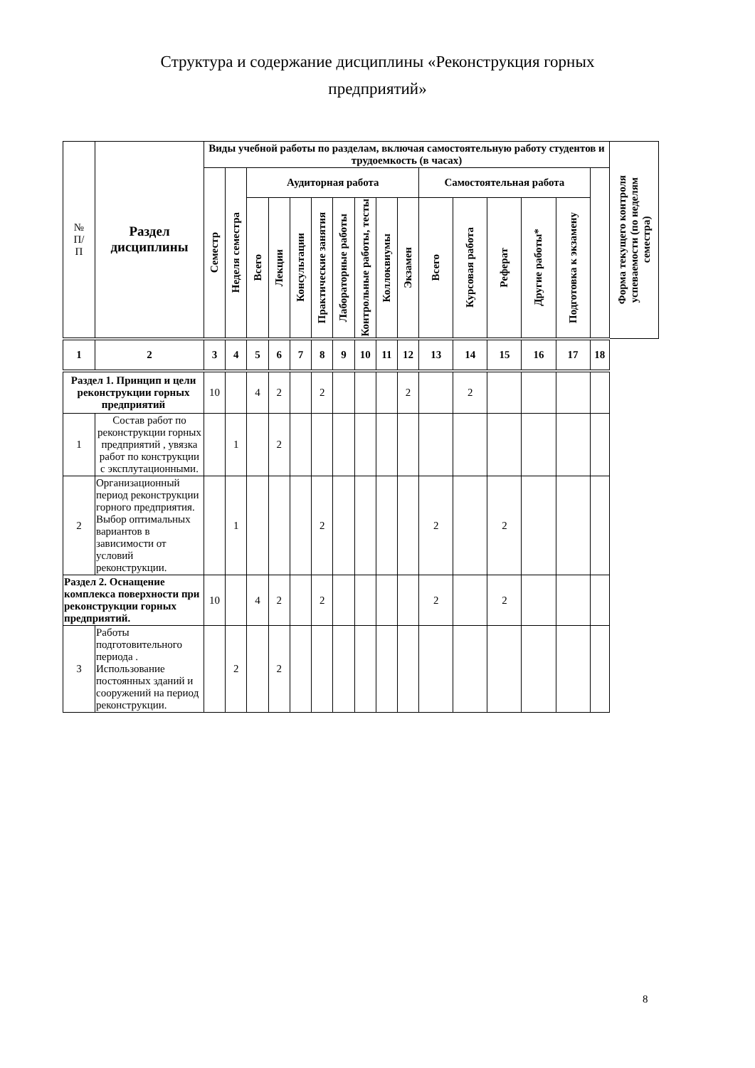Структура и содержание дисциплины «Реконструкция горных
предприятий»
| № П/ П | Раздел дисциплины | Виды учебной работы по разделам, включая самостоятельную работу студентов и трудоемкость (в часах) | | | | | | | | | | | | | | | | Форма текущего контроля успеваемости (по неделям семестра) |
| --- | --- | --- | --- | --- | --- | --- | --- | --- | --- | --- | --- | --- | --- | --- | --- | --- | --- | --- |
| | | Семестр | Неделя семестра | Аудиторная работа | | | | | | | | Самостоятельная работа | | | | | | |
| | | | | Всего | Лекции | Консультации | Практические занятия | Лабораторные работы | Контрольные работы, тесты | Коллоквиумы | Экзамен | Всего | Курсовая работа | Реферат | Другие работы* | Подготовка к экзамену | | |
| 1 | 2 | 3 | 4 | 5 | 6 | 7 | 8 | 9 | 10 | 11 | 12 | 13 | 14 | 15 | 16 | 17 | 18 | |
| Раздел 1. Принцип и цели реконструкции горных предприятий | | 10 | | 4 | 2 | | 2 | | | | 2 | | 2 | | | | | |
| 1 | Состав работ по реконструкции горных предприятий , увязка работ по конструкции с эксплутационными. | | 1 | | 2 | | | | | | | | | | | | | |
| 2 | Организационный период реконструкции горного предприятия. Выбор оптимальных вариантов в зависимости от условий реконструкции. | | 1 | | | | 2 | | | | | 2 | | 2 | | | | |
| Раздел 2. Оснащение комплекса поверхности при реконструкции горных предприятий. | | 10 | | 4 | 2 | | 2 | | | | | 2 | | 2 | | | | |
| 3 | Работы подготовительного периода . Использование постоянных зданий и сооружений на период реконструкции. | | 2 | | 2 | | | | | | | | | | | | | |
8